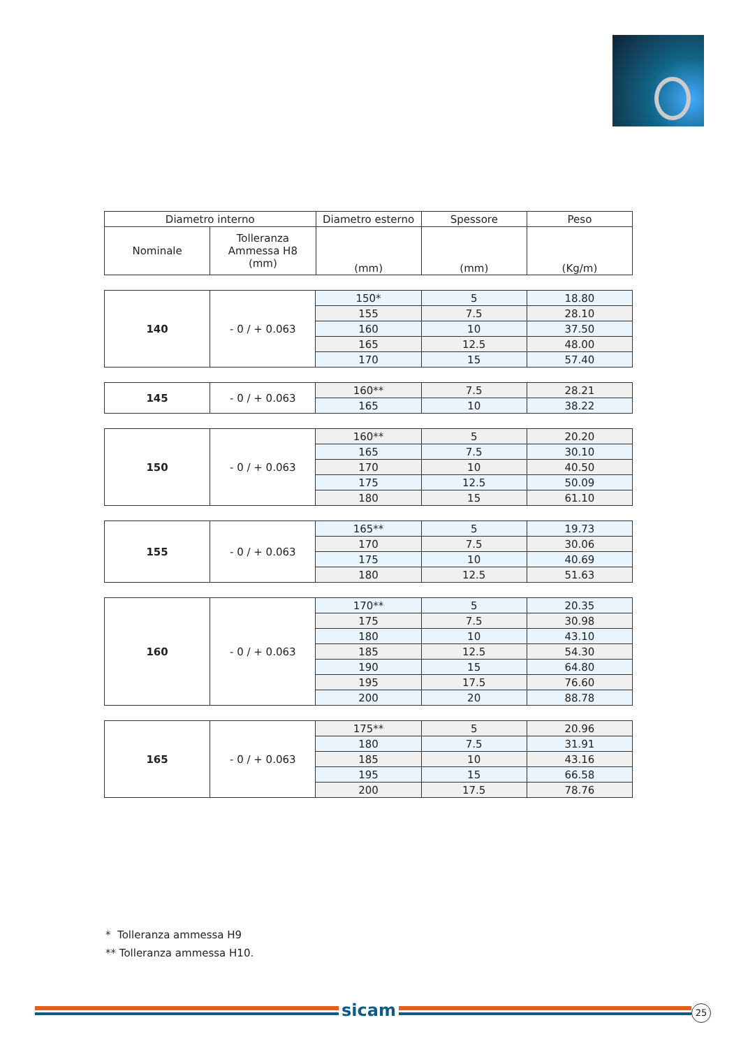| Diametro interno | | Diametro esterno | Spessore | Peso |
| --- | --- | --- | --- | --- |
| Nominale | Tolleranza Ammessa H8 (mm) | (mm) | (mm) | (Kg/m) |
| 140 | - 0 / + 0.063 | 150* | 5 | 18.80 |
| | | 155 | 7.5 | 28.10 |
| | | 160 | 10 | 37.50 |
| | | 165 | 12.5 | 48.00 |
| | | 170 | 15 | 57.40 |
| 145 | - 0 / + 0.063 | 160** | 7.5 | 28.21 |
| | | 165 | 10 | 38.22 |
| 150 | - 0 / + 0.063 | 160** | 5 | 20.20 |
| | | 165 | 7.5 | 30.10 |
| | | 170 | 10 | 40.50 |
| | | 175 | 12.5 | 50.09 |
| | | 180 | 15 | 61.10 |
| 155 | - 0 / + 0.063 | 165** | 5 | 19.73 |
| | | 170 | 7.5 | 30.06 |
| | | 175 | 10 | 40.69 |
| | | 180 | 12.5 | 51.63 |
| 160 | - 0 / + 0.063 | 170** | 5 | 20.35 |
| | | 175 | 7.5 | 30.98 |
| | | 180 | 10 | 43.10 |
| | | 185 | 12.5 | 54.30 |
| | | 190 | 15 | 64.80 |
| | | 195 | 17.5 | 76.60 |
| | | 200 | 20 | 88.78 |
| 165 | - 0 / + 0.063 | 175** | 5 | 20.96 |
| | | 180 | 7.5 | 31.91 |
| | | 185 | 10 | 43.16 |
| | | 195 | 15 | 66.58 |
| | | 200 | 17.5 | 78.76 |
* Tolleranza ammessa H9
** Tolleranza ammessa H10.
sicam 25